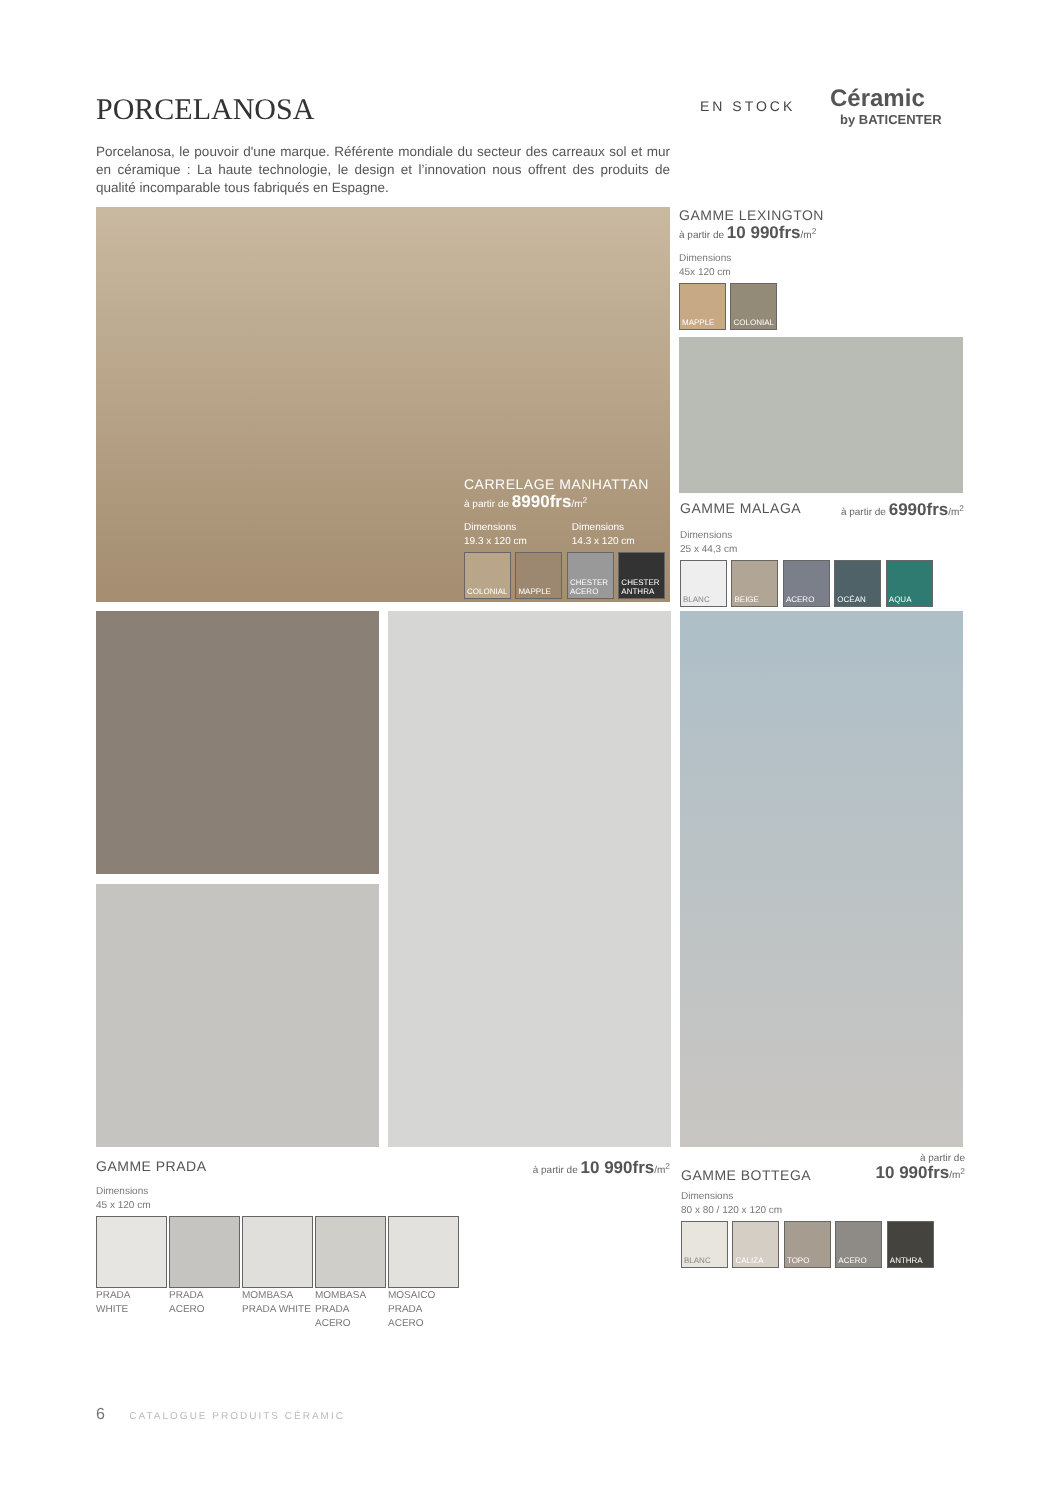PORCELANOSA EN STOCK
Céramic
by BATICENTER
Porcelanosa, le pouvoir d'une marque. Référente mondiale du secteur des carreaux sol et mur en céramique : La haute technologie, le design et l’innovation nous offrent des produits de qualité incomparable tous fabriqués en Espagne.
CARRELAGE MANHATTAN
à partir de 8990frs/m<sup>2</sup>
Dimensions
19.3 x 120 cm
Dimensions
14.3 x 120 cm
COLONIAL MAPPLE CHESTER ACERO CHESTER ANTHRA
GAMME LEXINGTON
à partir de 10 990frs/m<sup>2</sup>
Dimensions
45x 120 cm
MAPPLE COLONIAL
GAMME MALAGA à partir de 6990frs/m<sup>2</sup>
Dimensions
25 x 44,3 cm
BLANC BEIGE ACERO OCÉAN AQUA
GAMME PRADA à partir de 10 990frs/m<sup>2</sup>
Dimensions
45 x 120 cm
PRADA
WHITE
PRADA
ACERO
MOMBASA
PRADA WHITE
MOMBASA
PRADA ACERO
MOSAICO
PRADA ACERO
GAMME BOTTEGA à partir de
10 990frs/m<sup>2</sup>
Dimensions
80 x 80 / 120 x 120 cm
BLANC CALIZA TOPO ACERO ANTHRA
6 CATALOGUE PRODUITS CÉRAMIC